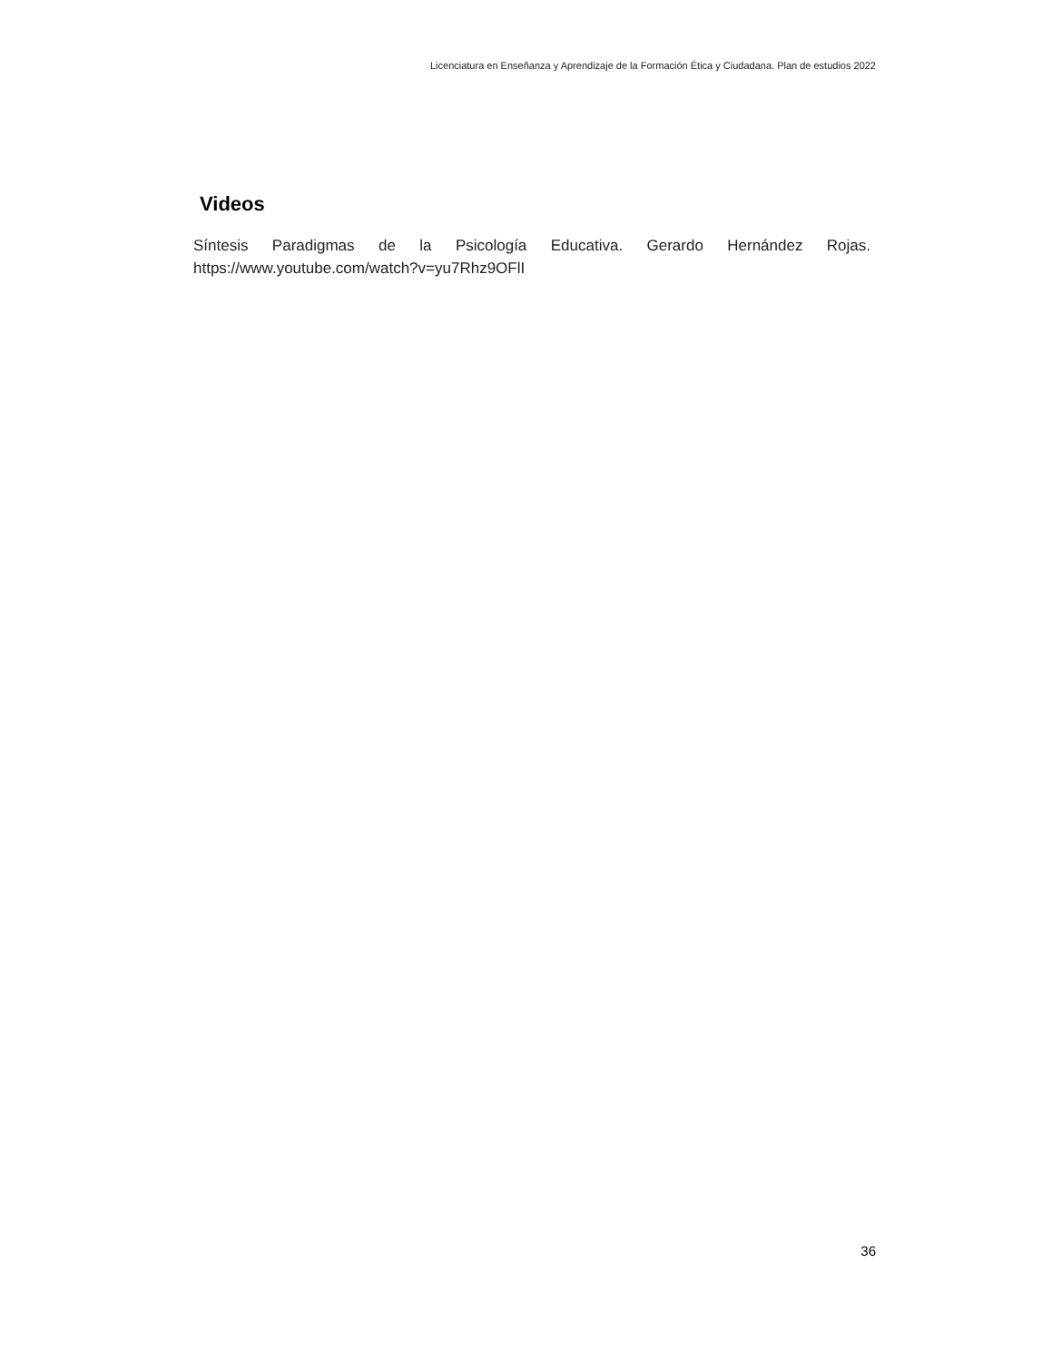Licenciatura en Enseñanza y Aprendizaje de la Formación Ética y Ciudadana. Plan de estudios 2022
Videos
Síntesis Paradigmas de la Psicología Educativa. Gerardo Hernández Rojas. https://www.youtube.com/watch?v=yu7Rhz9OFlI
36